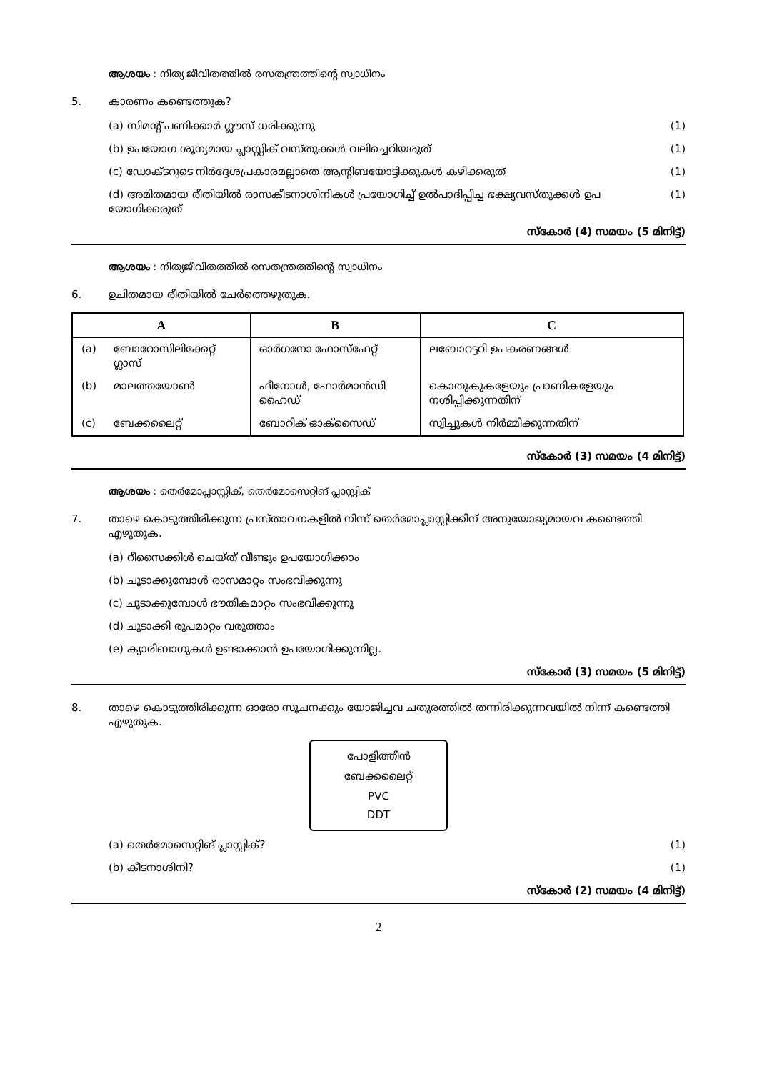ആശയം : നിത്യ ജീവിതത്തിൽ രസതന്ത്രത്തിന്റെ സ്വാധീനം
5. കാരണം കണ്ടെത്തുക?
(a) സിമന്റ് പണിക്കാർ ഗ്ലൗസ് ധരിക്കുന്നു (1)
(b) ഉപയോഗ ശൂന്യമായ പ്ലാസ്റ്റിക് വസ്തുക്കൾ വലിച്ചെറിയരുത് (1)
(c) ഡോക്ടറുടെ നിർദ്ദേശപ്രകാരമല്ലാതെ ആന്റിബയോട്ടിക്കുകൾ കഴിക്കരുത് (1)
(d) അമിതമായ രീതിയിൽ രാസകീടനാശിനികൾ പ്രയോഗിച്ച് ഉൽപാദിപ്പിച്ച ഭക്ഷ്യവസ്തുക്കൾ ഉപ യോഗിക്കരുത് (1)
സ്കോർ (4) സമയം (5 മിനിട്ട്)
ആശയം : നിത്യജീവിതത്തിൽ രസതന്ത്രത്തിന്റെ സ്വാധീനം
6. ഉചിതമായ രീതിയിൽ ചേർത്തെഴുതുക.
| A | | B | C |
| --- | --- | --- | --- |
| (a) | ബോറോസിലിക്കേറ്റ് ഗ്ലാസ് | ഓർഗനോ ഫോസ്ഫേറ്റ് | ലബോറട്ടറി ഉപകരണങ്ങൾ |
| (b) | മാലത്തയോൺ | ഫീനോൾ, ഫോർമാൻഡി ഹൈഡ് | കൊതുകുകളേയും പ്രാണികളേയും നശിപ്പിക്കുന്നതിന് |
| (c) | ബേക്കലൈറ്റ് | ബോറിക് ഓക്സൈഡ് | സ്വിച്ചുകൾ നിർമ്മിക്കുന്നതിന് |
സ്കോർ (3) സമയം (4 മിനിട്ട്)
ആശയം : തെർമോപ്ലാസ്റ്റിക്, തെർമോസെറ്റിങ് പ്ലാസ്റ്റിക്
7. താഴെ കൊടുത്തിരിക്കുന്ന പ്രസ്താവനകളിൽ നിന്ന് തെർമോപ്ലാസ്റ്റിക്കിന് അനുയോജ്യമായവ കണ്ടെത്തി എഴുതുക.
(a) റീസൈക്കിൾ ചെയ്ത് വീണ്ടും ഉപയോഗിക്കാം
(b) ചൂടാക്കുമ്പോൾ രാസമാറ്റം സംഭവിക്കുന്നു
(c) ചൂടാക്കുമ്പോൾ ഭൗതികമാറ്റം സംഭവിക്കുന്നു
(d) ചൂടാക്കി രൂപമാറ്റം വരുത്താം
(e) ക്യാരിബാഗുകൾ ഉണ്ടാക്കാൻ ഉപയോഗിക്കുന്നില്ല.
സ്കോർ (3) സമയം (5 മിനിട്ട്)
8. താഴെ കൊടുത്തിരിക്കുന്ന ഓരോ സൂചനക്കും യോജിച്ചവ ചതുരത്തിൽ തന്നിരിക്കുന്നവയിൽ നിന്ന് കണ്ടെത്തി എഴുതുക.
പോളിത്തീൻ
ബേക്കലൈറ്റ്
PVC
DDT
(a) തെർമോസെറ്റിങ് പ്ലാസ്റ്റിക്? (1)
(b) കീടനാശിനി? (1)
സ്കോർ (2) സമയം (4 മിനിട്ട്)
2